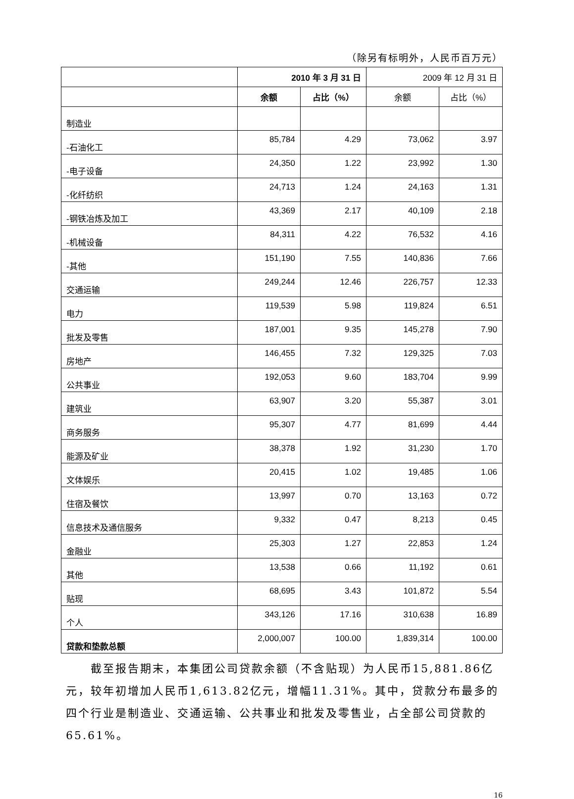（除另有标明外，人民币百万元）
| | 2010 年 3 月 31 日 | | 2009 年 12 月 31 日 | |
| --- | --- | --- | --- | --- |
| | 余额 | 占比（%） | 余额 | 占比（%） |
| 制造业 | | | | |
| -石油化工 | 85,784 | 4.29 | 73,062 | 3.97 |
| -电子设备 | 24,350 | 1.22 | 23,992 | 1.30 |
| -化纤纺织 | 24,713 | 1.24 | 24,163 | 1.31 |
| -钢铁冶炼及加工 | 43,369 | 2.17 | 40,109 | 2.18 |
| -机械设备 | 84,311 | 4.22 | 76,532 | 4.16 |
| -其他 | 151,190 | 7.55 | 140,836 | 7.66 |
| 交通运输 | 249,244 | 12.46 | 226,757 | 12.33 |
| 电力 | 119,539 | 5.98 | 119,824 | 6.51 |
| 批发及零售 | 187,001 | 9.35 | 145,278 | 7.90 |
| 房地产 | 146,455 | 7.32 | 129,325 | 7.03 |
| 公共事业 | 192,053 | 9.60 | 183,704 | 9.99 |
| 建筑业 | 63,907 | 3.20 | 55,387 | 3.01 |
| 商务服务 | 95,307 | 4.77 | 81,699 | 4.44 |
| 能源及矿业 | 38,378 | 1.92 | 31,230 | 1.70 |
| 文体娱乐 | 20,415 | 1.02 | 19,485 | 1.06 |
| 住宿及餐饮 | 13,997 | 0.70 | 13,163 | 0.72 |
| 信息技术及通信服务 | 9,332 | 0.47 | 8,213 | 0.45 |
| 金融业 | 25,303 | 1.27 | 22,853 | 1.24 |
| 其他 | 13,538 | 0.66 | 11,192 | 0.61 |
| 贴现 | 68,695 | 3.43 | 101,872 | 5.54 |
| 个人 | 343,126 | 17.16 | 310,638 | 16.89 |
| 贷款和垫款总额 | 2,000,007 | 100.00 | 1,839,314 | 100.00 |
截至报告期末，本集团公司贷款余额（不含贴现）为人民币15,881.86亿元，较年初增加人民币1,613.82亿元，增幅11.31%。其中，贷款分布最多的四个行业是制造业、交通运输、公共事业和批发及零售业，占全部公司贷款的65.61%。
16